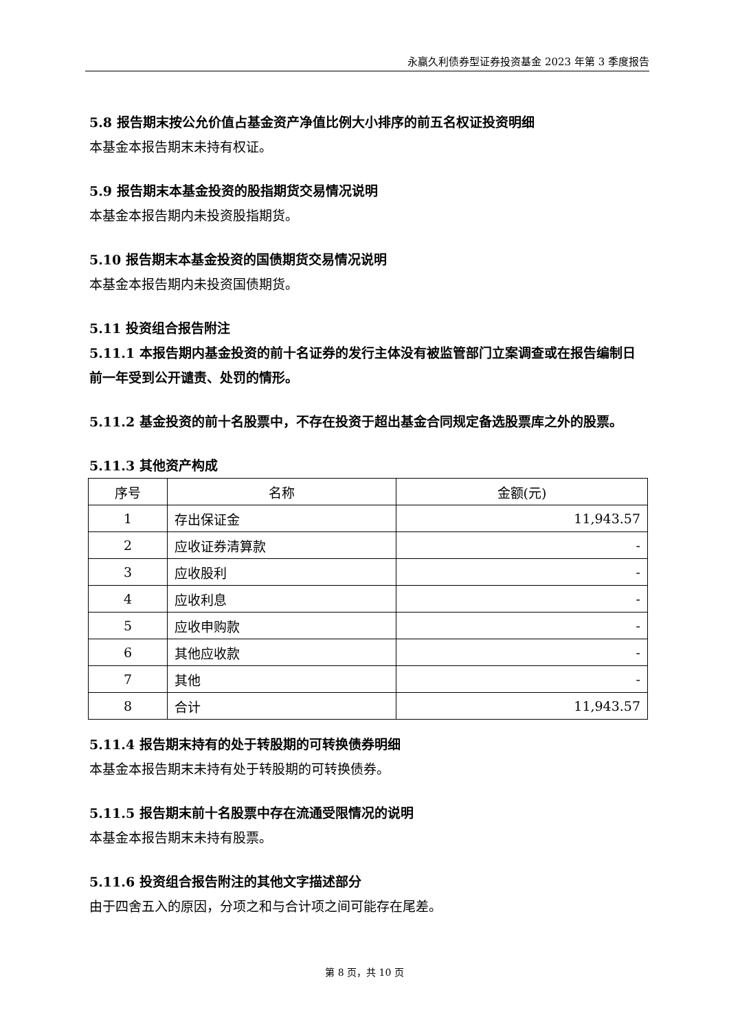永赢久利债券型证券投资基金 2023 年第 3 季度报告
5.8 报告期末按公允价值占基金资产净值比例大小排序的前五名权证投资明细
本基金本报告期末未持有权证。
5.9 报告期末本基金投资的股指期货交易情况说明
本基金本报告期内未投资股指期货。
5.10 报告期末本基金投资的国债期货交易情况说明
本基金本报告期内未投资国债期货。
5.11 投资组合报告附注
5.11.1 本报告期内基金投资的前十名证券的发行主体没有被监管部门立案调查或在报告编制日前一年受到公开谴责、处罚的情形。
5.11.2 基金投资的前十名股票中，不存在投资于超出基金合同规定备选股票库之外的股票。
5.11.3 其他资产构成
| 序号 | 名称 | 金额(元) |
| --- | --- | --- |
| 1 | 存出保证金 | 11,943.57 |
| 2 | 应收证券清算款 | - |
| 3 | 应收股利 | - |
| 4 | 应收利息 | - |
| 5 | 应收申购款 | - |
| 6 | 其他应收款 | - |
| 7 | 其他 | - |
| 8 | 合计 | 11,943.57 |
5.11.4 报告期末持有的处于转股期的可转换债券明细
本基金本报告期末未持有处于转股期的可转换债券。
5.11.5 报告期末前十名股票中存在流通受限情况的说明
本基金本报告期末未持有股票。
5.11.6 投资组合报告附注的其他文字描述部分
由于四舍五入的原因，分项之和与合计项之间可能存在尾差。
第 8 页，共 10 页